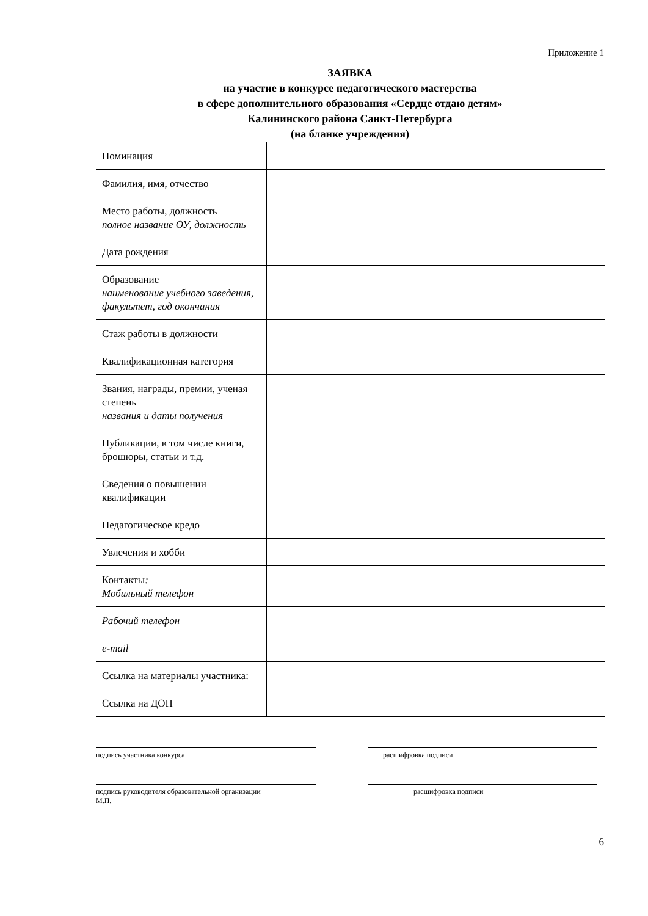Приложение 1
ЗАЯВКА
на участие в конкурсе педагогического мастерства
в сфере дополнительного образования «Сердце отдаю детям»
Калининского района Санкт-Петербурга
(на бланке учреждения)
| Номинация | |
| Фамилия, имя, отчество | |
| Место работы, должность полное название ОУ, должность | |
| Дата рождения | |
| Образование наименование учебного заведения, факультет, год окончания | |
| Стаж работы в должности | |
| Квалификационная категория | |
| Звания, награды, премии, ученая степень названия и даты получения | |
| Публикации, в том числе книги, брошюры, статьи и т.д. | |
| Сведения о повышении квалификации | |
| Педагогическое кредо | |
| Увлечения и хобби | |
| Контакты : Мобильный телефон | |
| Рабочий телефон | |
| e-mail | |
| Ссылка на материалы участника: | |
| Ссылка на ДОП | |
подпись участника конкурса расшифровка подписи
подпись руководителя образовательной организации
М.П.
расшифровка подписи
6